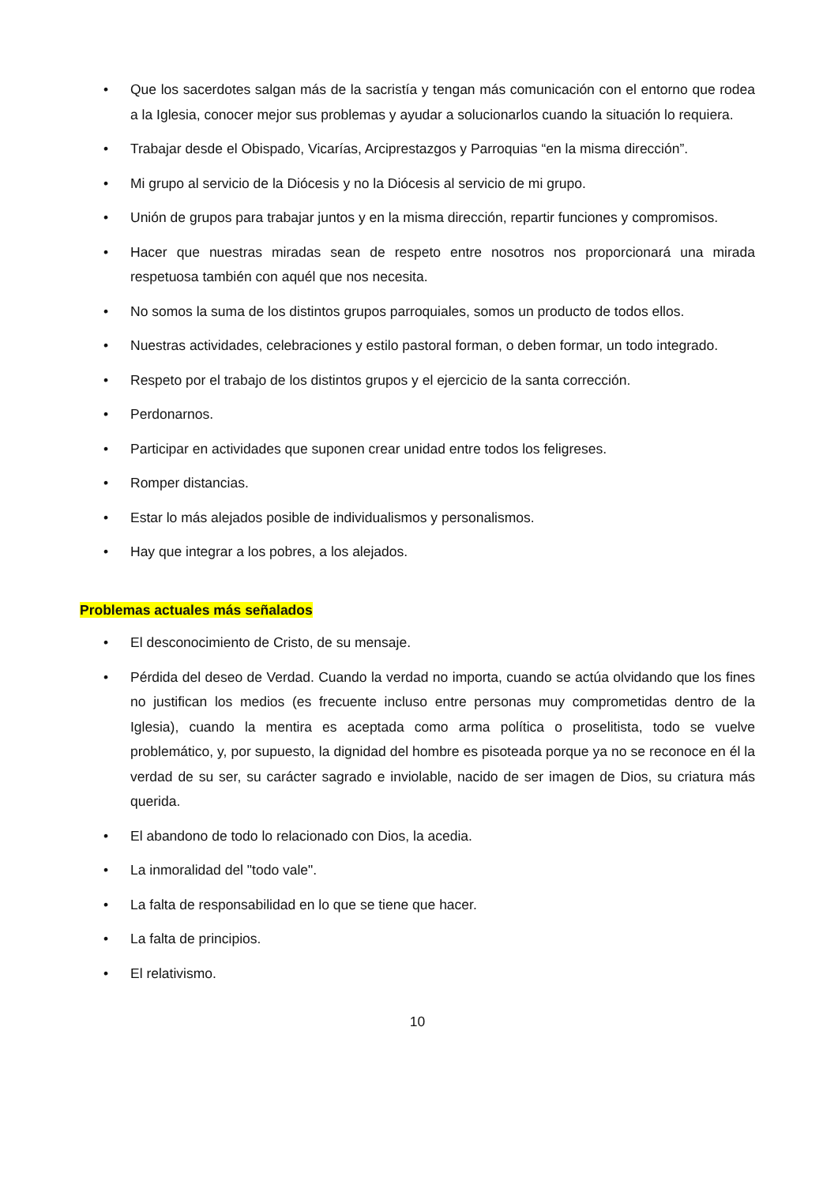• Que los sacerdotes salgan más de la sacristía y tengan más comunicación con el entorno que rodea a la Iglesia, conocer mejor sus problemas y ayudar a solucionarlos cuando la situación lo requiera.
• Trabajar desde el Obispado, Vicarías, Arciprestazgos y Parroquias “en la misma dirección”.
• Mi grupo al servicio de la Diócesis y no la Diócesis al servicio de mi grupo.
• Unión de grupos para trabajar juntos y en la misma dirección, repartir funciones y compromisos.
• Hacer que nuestras miradas sean de respeto entre nosotros nos proporcionará una mirada respetuosa también con aquél que nos necesita.
• No somos la suma de los distintos grupos parroquiales, somos un producto de todos ellos.
• Nuestras actividades, celebraciones y estilo pastoral forman, o deben formar, un todo integrado.
• Respeto por el trabajo de los distintos grupos y el ejercicio de la santa corrección.
• Perdonarnos.
• Participar en actividades que suponen crear unidad entre todos los feligreses.
• Romper distancias.
• Estar lo más alejados posible de individualismos y personalismos.
• Hay que integrar a los pobres, a los alejados.
Problemas actuales más señalados
• El desconocimiento de Cristo, de su mensaje.
• Pérdida del deseo de Verdad. Cuando la verdad no importa, cuando se actúa olvidando que los fines no justifican los medios (es frecuente incluso entre personas muy comprometidas dentro de la Iglesia), cuando la mentira es aceptada como arma política o proselitista, todo se vuelve problemático, y, por supuesto, la dignidad del hombre es pisoteada porque ya no se reconoce en él la verdad de su ser, su carácter sagrado e inviolable, nacido de ser imagen de Dios, su criatura más querida.
• El abandono de todo lo relacionado con Dios, la acedia.
• La inmoralidad del "todo vale".
• La falta de responsabilidad en lo que se tiene que hacer.
• La falta de principios.
• El relativismo.
10